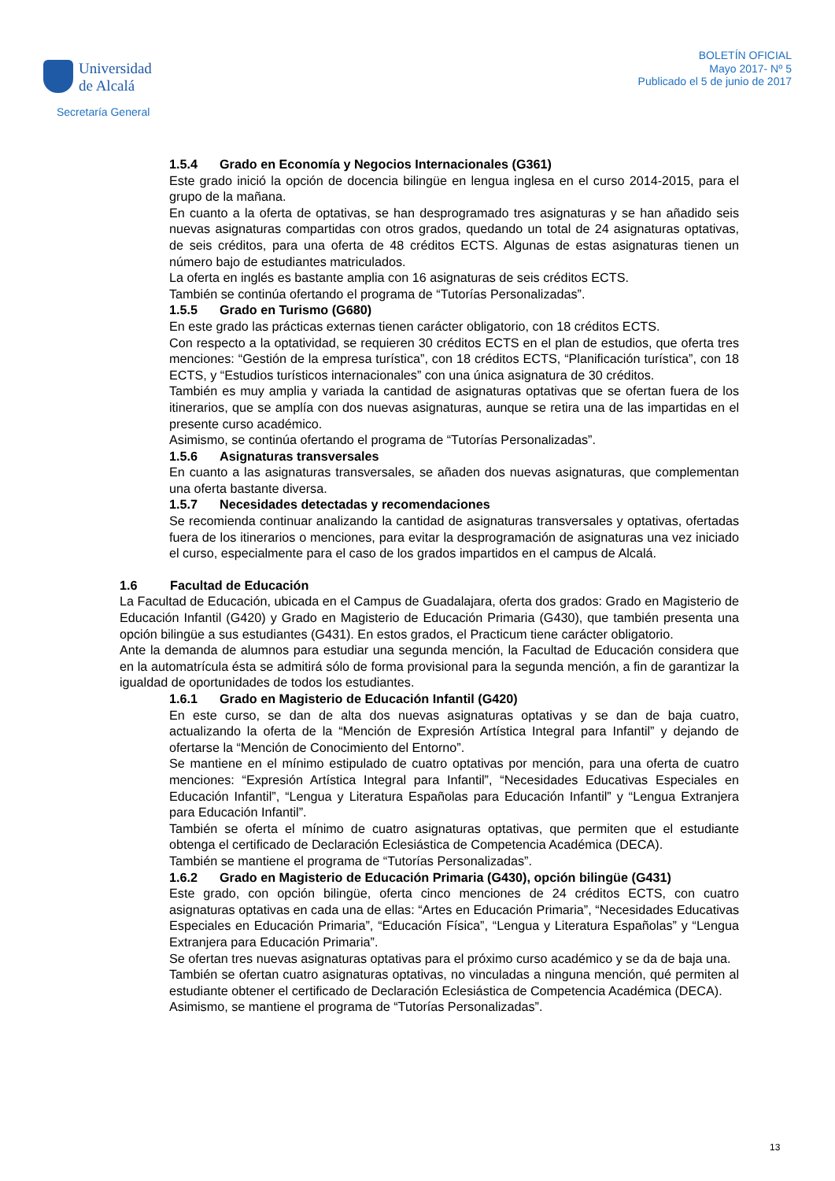Universidad
de Alcalá
Secretaría General
BOLETÍN OFICIAL
Mayo 2017- Nº 5
Publicado el 5 de junio de 2017
1.5.4 Grado en Economía y Negocios Internacionales (G361)
Este grado inició la opción de docencia bilingüe en lengua inglesa en el curso 2014-2015, para el grupo de la mañana.
En cuanto a la oferta de optativas, se han desprogramado tres asignaturas y se han añadido seis nuevas asignaturas compartidas con otros grados, quedando un total de 24 asignaturas optativas, de seis créditos, para una oferta de 48 créditos ECTS. Algunas de estas asignaturas tienen un número bajo de estudiantes matriculados.
La oferta en inglés es bastante amplia con 16 asignaturas de seis créditos ECTS.
También se continúa ofertando el programa de “Tutorías Personalizadas”.
1.5.5 Grado en Turismo (G680)
En este grado las prácticas externas tienen carácter obligatorio, con 18 créditos ECTS.
Con respecto a la optatividad, se requieren 30 créditos ECTS en el plan de estudios, que oferta tres menciones: “Gestión de la empresa turística”, con 18 créditos ECTS, “Planificación turística”, con 18 ECTS, y “Estudios turísticos internacionales” con una única asignatura de 30 créditos.
También es muy amplia y variada la cantidad de asignaturas optativas que se ofertan fuera de los itinerarios, que se amplía con dos nuevas asignaturas, aunque se retira una de las impartidas en el presente curso académico.
Asimismo, se continúa ofertando el programa de “Tutorías Personalizadas”.
1.5.6 Asignaturas transversales
En cuanto a las asignaturas transversales, se añaden dos nuevas asignaturas, que complementan una oferta bastante diversa.
1.5.7 Necesidades detectadas y recomendaciones
Se recomienda continuar analizando la cantidad de asignaturas transversales y optativas, ofertadas fuera de los itinerarios o menciones, para evitar la desprogramación de asignaturas una vez iniciado el curso, especialmente para el caso de los grados impartidos en el campus de Alcalá.
1.6 Facultad de Educación
La Facultad de Educación, ubicada en el Campus de Guadalajara, oferta dos grados: Grado en Magisterio de Educación Infantil (G420) y Grado en Magisterio de Educación Primaria (G430), que también presenta una opción bilingüe a sus estudiantes (G431). En estos grados, el Practicum tiene carácter obligatorio.
Ante la demanda de alumnos para estudiar una segunda mención, la Facultad de Educación considera que en la automatrícula ésta se admitirá sólo de forma provisional para la segunda mención, a fin de garantizar la igualdad de oportunidades de todos los estudiantes.
1.6.1 Grado en Magisterio de Educación Infantil (G420)
En este curso, se dan de alta dos nuevas asignaturas optativas y se dan de baja cuatro, actualizando la oferta de la “Mención de Expresión Artística Integral para Infantil” y dejando de ofertarse la “Mención de Conocimiento del Entorno”.
Se mantiene en el mínimo estipulado de cuatro optativas por mención, para una oferta de cuatro menciones: “Expresión Artística Integral para Infantil”, “Necesidades Educativas Especiales en Educación Infantil”, “Lengua y Literatura Españolas para Educación Infantil” y “Lengua Extranjera para Educación Infantil”.
También se oferta el mínimo de cuatro asignaturas optativas, que permiten que el estudiante obtenga el certificado de Declaración Eclesiástica de Competencia Académica (DECA).
También se mantiene el programa de “Tutorías Personalizadas”.
1.6.2 Grado en Magisterio de Educación Primaria (G430), opción bilingüe (G431)
Este grado, con opción bilingüe, oferta cinco menciones de 24 créditos ECTS, con cuatro asignaturas optativas en cada una de ellas: “Artes en Educación Primaria”, “Necesidades Educativas Especiales en Educación Primaria”, “Educación Física”, “Lengua y Literatura Españolas” y “Lengua Extranjera para Educación Primaria”.
Se ofertan tres nuevas asignaturas optativas para el próximo curso académico y se da de baja una.
También se ofertan cuatro asignaturas optativas, no vinculadas a ninguna mención, qué permiten al estudiante obtener el certificado de Declaración Eclesiástica de Competencia Académica (DECA).
Asimismo, se mantiene el programa de “Tutorías Personalizadas”.
13